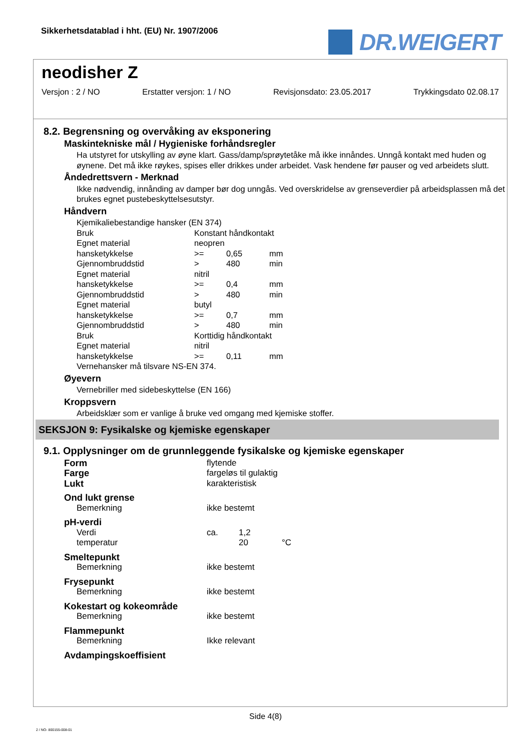Sikkerhetsdatablad i hht. (EU) Nr. 1907/2006
DR.WEIGERT
neodisher Z
Versjon : 2 / NO Erstatter versjon: 1 / NO Revisjonsdato: 23.05.2017 Trykkingsdato 02.08.17
8.2. Begrensning og overvåking av eksponering
Maskintekniske mål / Hygieniske forhåndsregler
Ha utstyret for utskylling av øyne klart. Gass/damp/sprøytetåke må ikke innåndes. Unngå kontakt med huden og øynene. Det må ikke røykes, spises eller drikkes under arbeidet. Vask hendene før pauser og ved arbeidets slutt.
Åndedrettsvern - Merknad
Ikke nødvendig, innånding av damper bør dog unngås. Ved overskridelse av grenseverdier på arbeidsplassen må det brukes egnet pustebeskyttelsesutstyr.
Håndvern
Kjemikaliebestandige hansker (EN 374)
| Bruk | Konstant håndkontakt | | |
| Egnet material | neopren | | |
| hansketykkelse | >= | 0,65 | mm |
| Gjennombruddstid | > | 480 | min |
| Egnet material | nitril | | |
| hansketykkelse | >= | 0,4 | mm |
| Gjennombruddstid | > | 480 | min |
| Egnet material | butyl | | |
| hansketykkelse | >= | 0,7 | mm |
| Gjennombruddstid | > | 480 | min |
| Bruk | Korttidig håndkontakt | | |
| Egnet material | nitril | | |
| hansketykkelse | >= | 0,11 | mm |
Vernehansker må tilsvare NS-EN 374.
Øyevern
Vernebriller med sidebeskyttelse (EN 166)
Kroppsvern
Arbeidsklær som er vanlige å bruke ved omgang med kjemiske stoffer.
SEKSJON 9: Fysikalske og kjemiske egenskaper
9.1. Opplysninger om de grunnleggende fysikalske og kjemiske egenskaper
| Form | flytende | | |
| Farge | fargeløs til gulaktig | | |
| Lukt | karakteristisk | | |
| Ond lukt grense | | | |
| Bemerkning | ikke bestemt | | |
| pH-verdi | | | |
| Verdi | ca. | 1,2 | |
| temperatur | | 20 | °C |
| Smeltepunkt | | | |
| Bemerkning | ikke bestemt | | |
| Frysepunkt | | | |
| Bemerkning | ikke bestemt | | |
| Kokestart og kokeområde | | | |
| Bemerkning | ikke bestemt | | |
| Flammepunkt | | | |
| Bemerkning | Ikke relevant | | |
| Avdampingskoeffisient | | | |
Side 4(8)
2 / NO- 800155-008-01